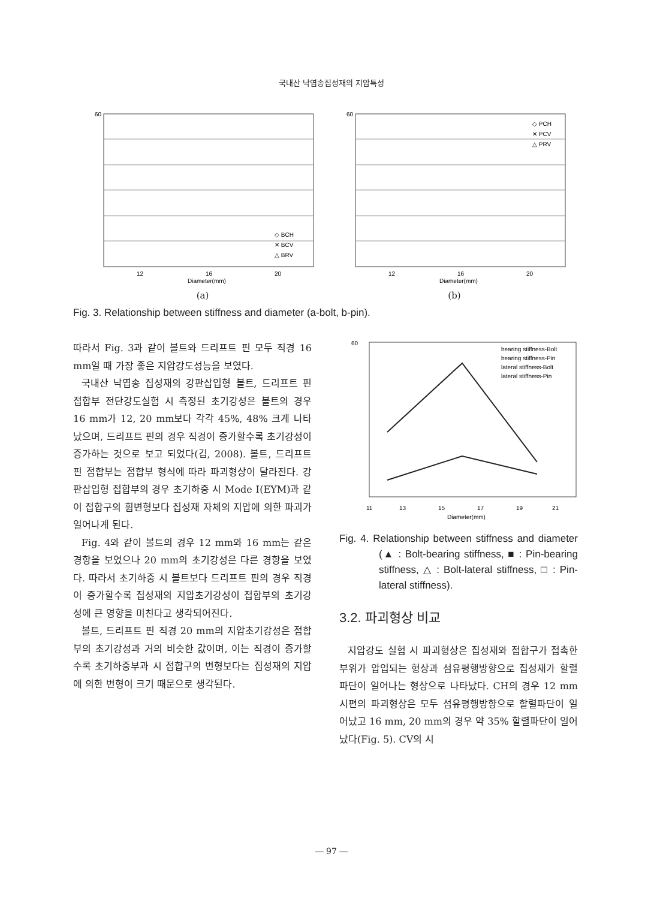국내산 낙엽송집성재의 지압특성
60
12
16
20
Diameter(mm)
◇ BCH
✕ BCV
△ BRV
(a)
60
12
16
20
Diameter(mm)
◇ PCH
✕ PCV
△ PRV
(b)
Fig. 3. Relationship between stiffness and diameter (a-bolt, b-pin).
따라서 Fig. 3과 같이 볼트와 드리프트 핀 모두 직경 16 mm일 때 가장 좋은 지압강도성능을 보였다.
국내산 낙엽송 집성재의 강판삽입형 볼트, 드리프트 핀 접합부 전단강도실험 시 측정된 초기강성은 볼트의 경우 16 mm가 12, 20 mm보다 각각 45%, 48% 크게 나타났으며, 드리프트 핀의 경우 직경이 증가할수록 초기강성이 증가하는 것으로 보고 되었다(김, 2008). 볼트, 드리프트 핀 접합부는 접합부 형식에 따라 파괴형상이 달라진다. 강판삽입형 접합부의 경우 초기하중 시 Mode Ⅰ(EYM)과 같이 접합구의 휨변형보다 집성재 자체의 지압에 의한 파괴가 일어나게 된다.
Fig. 4와 같이 볼트의 경우 12 mm와 16 mm는 같은 경향을 보였으나 20 mm의 초기강성은 다른 경향을 보였다. 따라서 초기하중 시 볼트보다 드리프트 핀의 경우 직경이 증가할수록 집성재의 지압초기강성이 접합부의 초기강성에 큰 영향을 미친다고 생각되어진다.
볼트, 드리프트 핀 직경 20 mm의 지압초기강성은 접합부의 초기강성과 거의 비슷한 값이며, 이는 직경이 증가할수록 초기하중부과 시 접합구의 변형보다는 집성재의 지압에 의한 변형이 크기 때문으로 생각된다.
60
11
13
15
17
19
21
Diameter(mm)
bearing stiffness-Bolt
bearing stiffness-Pin
lateral stiffness-Bolt
lateral stiffness-Pin
Fig. 4. Relationship between stiffness and diameter (▲ : Bolt-bearing stiffness, ■ : Pin-bearing stiffness, △ : Bolt-lateral stiffness, □ : Pin-lateral stiffness).
3.2. 파괴형상 비교
지압강도 실험 시 파괴형상은 집성재와 접합구가 접촉한 부위가 압입되는 형상과 섬유평행방향으로 집성재가 할렬파단이 일어나는 형상으로 나타났다. CH의 경우 12 mm 시편의 파괴형상은 모두 섬유평행방향으로 할렬파단이 일어났고 16 mm, 20 mm의 경우 약 35% 할렬파단이 일어났다(Fig. 5). CV의 시
― 97 ―